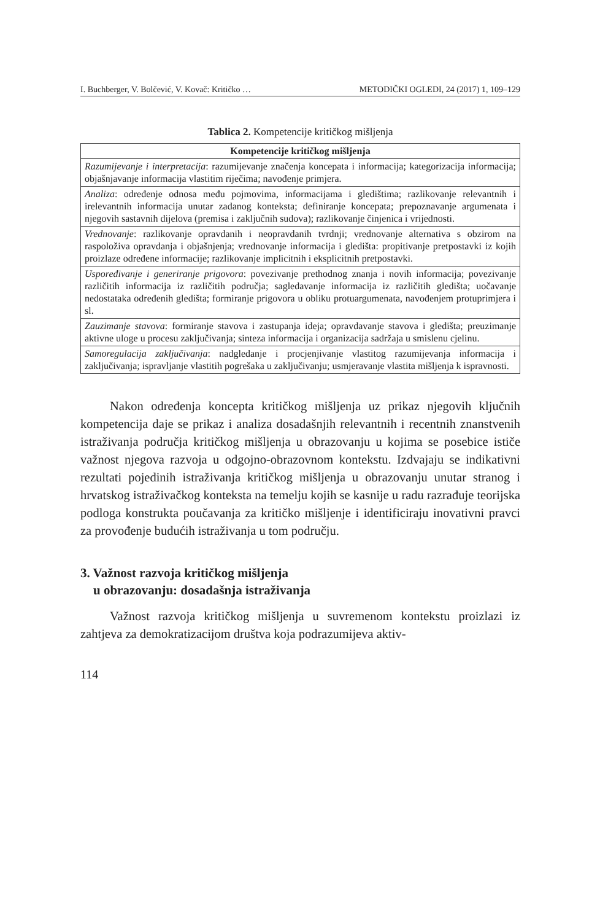I. Buchberger, V. Bolčević, V. Kovač: Kritičko … METODIČKI OGLEDI, 24 (2017) 1, 109–129
Tablica 2. Kompetencije kritičkog mišljenja
| Kompetencije kritičkog mišljenja |
| --- |
| Razumijevanje i interpretacija : razumijevanje značenja koncepata i informacija; kategorizacija informacija; objašnjavanje informacija vlastitim riječima; navođenje primjera. |
| Analiza : određenje odnosa među pojmovima, informacijama i gledištima; razlikovanje relevantnih i irelevantnih informacija unutar zadanog konteksta; definiranje koncepata; prepoznavanje argumenata i njegovih sastavnih dijelova (premisa i zaključnih sudova); razlikovanje činjenica i vrijednosti. |
| Vrednovanje : razlikovanje opravdanih i neopravdanih tvrdnji; vrednovanje alternativa s obzirom na raspoloživa opravdanja i objašnjenja; vrednovanje informacija i gledišta: propitivanje pretpostavki iz kojih proizlaze određene informacije; razlikovanje implicitnih i eksplicitnih pretpostavki. |
| Uspoređivanje i generiranje prigovora : povezivanje prethodnog znanja i novih informacija; povezivanje različitih informacija iz različitih područja; sagledavanje informacija iz različitih gledišta; uočavanje nedostataka određenih gledišta; formiranje prigovora u obliku protuargumenata, navođenjem protuprimjera i sl. |
| Zauzimanje stavova : formiranje stavova i zastupanja ideja; opravdavanje stavova i gledišta; preuzimanje aktivne uloge u procesu zaključivanja; sinteza informacija i organizacija sadržaja u smislenu cjelinu. |
| Samoregulacija zaključivanja : nadgledanje i procjenjivanje vlastitog razumijevanja informacija i zaključivanja; ispravljanje vlastitih pogrešaka u zaključivanju; usmjeravanje vlastita mišljenja k ispravnosti. |
Nakon određenja koncepta kritičkog mišljenja uz prikaz njegovih ključnih kompetencija daje se prikaz i analiza dosadašnjih relevantnih i recentnih znanstvenih istraživanja područja kritičkog mišljenja u obrazovanju u kojima se posebice ističe važnost njegova razvoja u odgojno-obrazovnom kontekstu. Izdvajaju se indikativni rezultati pojedinih istraživanja kritičkog mišljenja u obrazovanju unutar stranog i hrvatskog istraživačkog konteksta na temelju kojih se kasnije u radu razrađuje teorijska podloga konstrukta poučavanja za kritičko mišljenje i identificiraju inovativni pravci za provođenje budućih istraživanja u tom području.
3. Važnost razvoja kritičkog mišljenja
u obrazovanju: dosadašnja istraživanja
Važnost razvoja kritičkog mišljenja u suvremenom kontekstu proizlazi iz zahtjeva za demokratizacijom društva koja podrazumijeva aktiv-
114